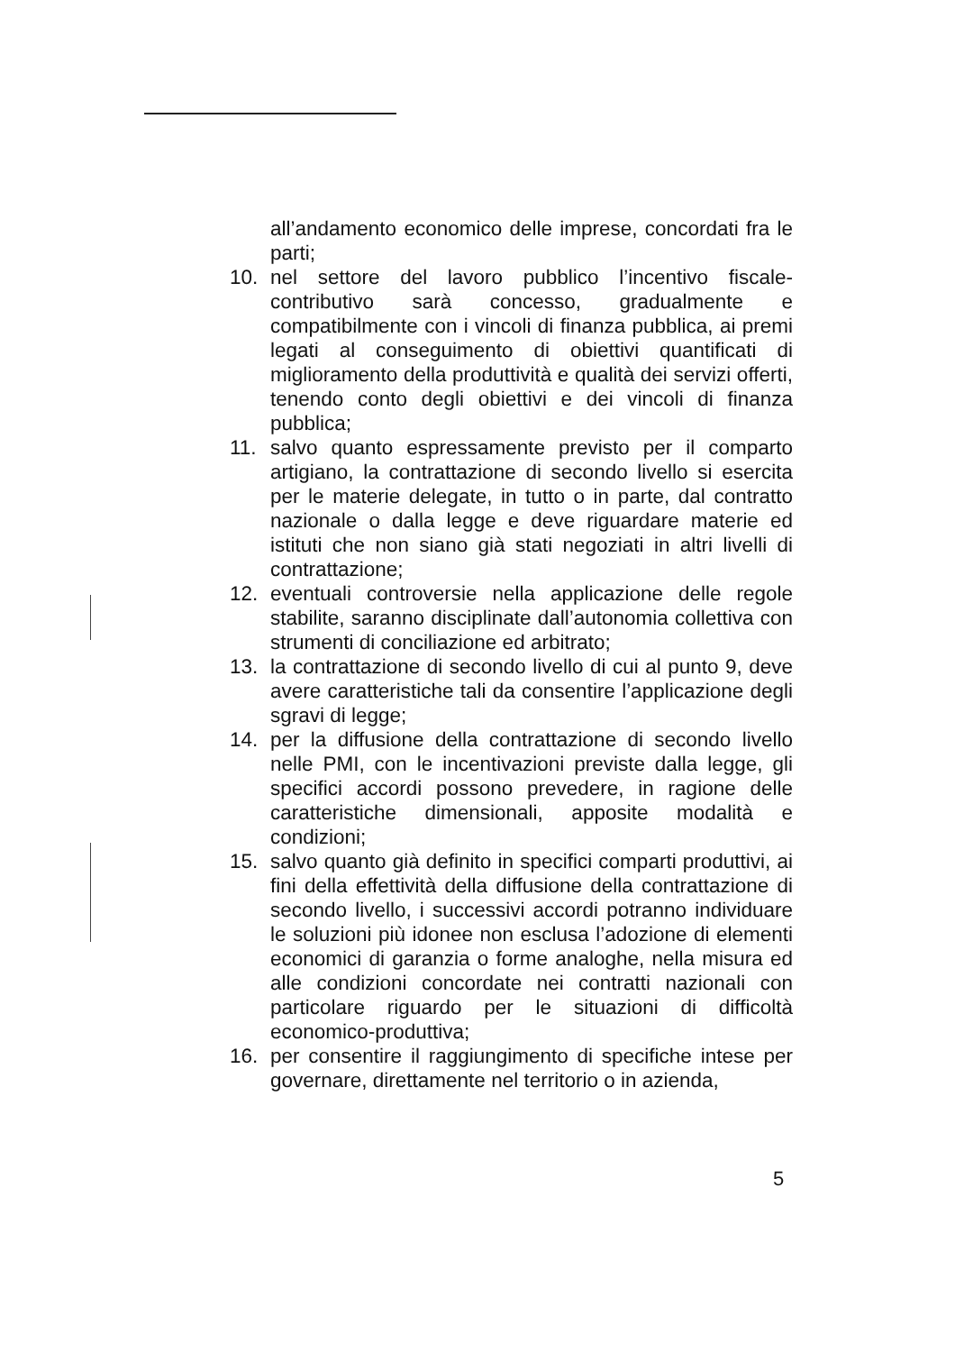all’andamento economico delle imprese, concordati fra le parti;
10. nel settore del lavoro pubblico l’incentivo fiscale-contributivo sarà concesso, gradualmente e compatibilmente con i vincoli di finanza pubblica, ai premi legati al conseguimento di obiettivi quantificati di miglioramento della produttività e qualità dei servizi offerti, tenendo conto degli obiettivi e dei vincoli di finanza pubblica;
11. salvo quanto espressamente previsto per il comparto artigiano, la contrattazione di secondo livello si esercita per le materie delegate, in tutto o in parte, dal contratto nazionale o dalla legge e deve riguardare materie ed istituti che non siano già stati negoziati in altri livelli di contrattazione;
12. eventuali controversie nella applicazione delle regole stabilite, saranno disciplinate dall’autonomia collettiva con strumenti di conciliazione ed arbitrato;
13. la contrattazione di secondo livello di cui al punto 9, deve avere caratteristiche tali da consentire l’applicazione degli sgravi di legge;
14. per la diffusione della contrattazione di secondo livello nelle PMI, con le incentivazioni previste dalla legge, gli specifici accordi possono prevedere, in ragione delle caratteristiche dimensionali, apposite modalità e condizioni;
15. salvo quanto già definito in specifici comparti produttivi, ai fini della effettività della diffusione della contrattazione di secondo livello, i successivi accordi potranno individuare le soluzioni più idonee non esclusa l’adozione di elementi economici di garanzia o forme analoghe, nella misura ed alle condizioni concordate nei contratti nazionali con particolare riguardo per le situazioni di difficoltà economico-produttiva;
16. per consentire il raggiungimento di specifiche intese per governare, direttamente nel territorio o in azienda,
5